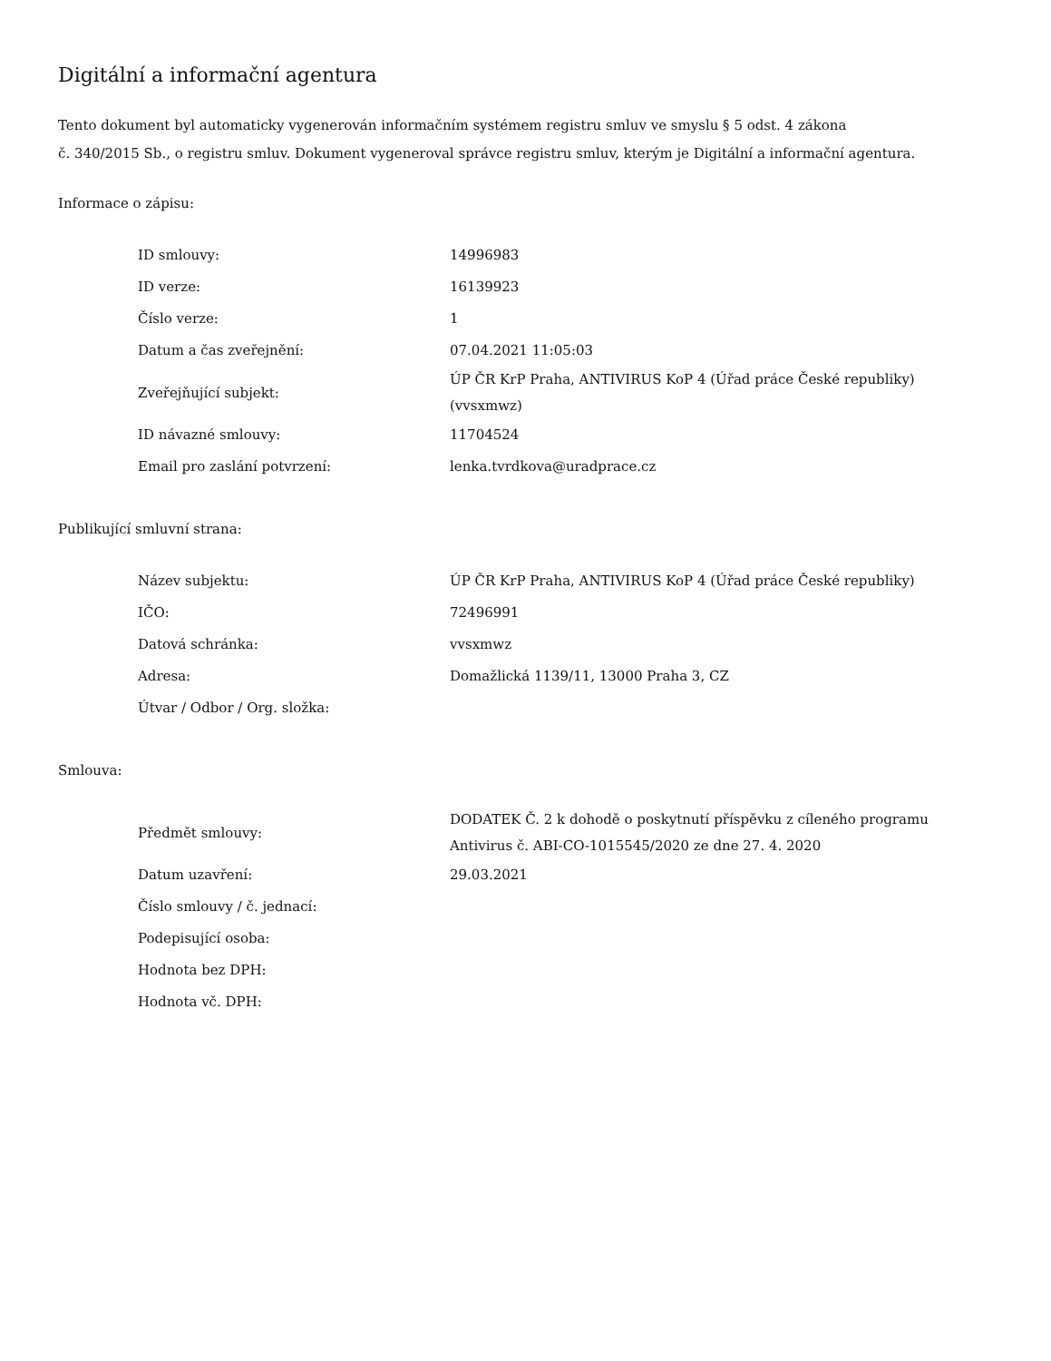Digitální a informační agentura
Tento dokument byl automaticky vygenerován informačním systémem registru smluv ve smyslu § 5 odst. 4 zákona
č. 340/2015 Sb., o registru smluv. Dokument vygeneroval správce registru smluv, kterým je Digitální a informační agentura.
Informace o zápisu:
| ID smlouvy: | 14996983 |
| ID verze: | 16139923 |
| Číslo verze: | 1 |
| Datum a čas zveřejnění: | 07.04.2021 11:05:03 |
| Zveřejňující subjekt: | ÚP ČR KrP Praha, ANTIVIRUS KoP 4 (Úřad práce České republiky) (vvsxmwz) |
| ID návazné smlouvy: | 11704524 |
| Email pro zaslání potvrzení: | lenka.tvrdkova@uradprace.cz |
Publikující smluvní strana:
| Název subjektu: | ÚP ČR KrP Praha, ANTIVIRUS KoP 4 (Úřad práce České republiky) |
| IČO: | 72496991 |
| Datová schránka: | vvsxmwz |
| Adresa: | Domažlická 1139/11, 13000 Praha 3, CZ |
| Útvar / Odbor / Org. složka: | |
Smlouva:
| Předmět smlouvy: | DODATEK Č. 2 k dohodě o poskytnutí příspěvku z cíleného programu Antivirus č. ABI-CO-1015545/2020 ze dne 27. 4. 2020 |
| Datum uzavření: | 29.03.2021 |
| Číslo smlouvy / č. jednací: | |
| Podepisující osoba: | |
| Hodnota bez DPH: | |
| Hodnota vč. DPH: | |